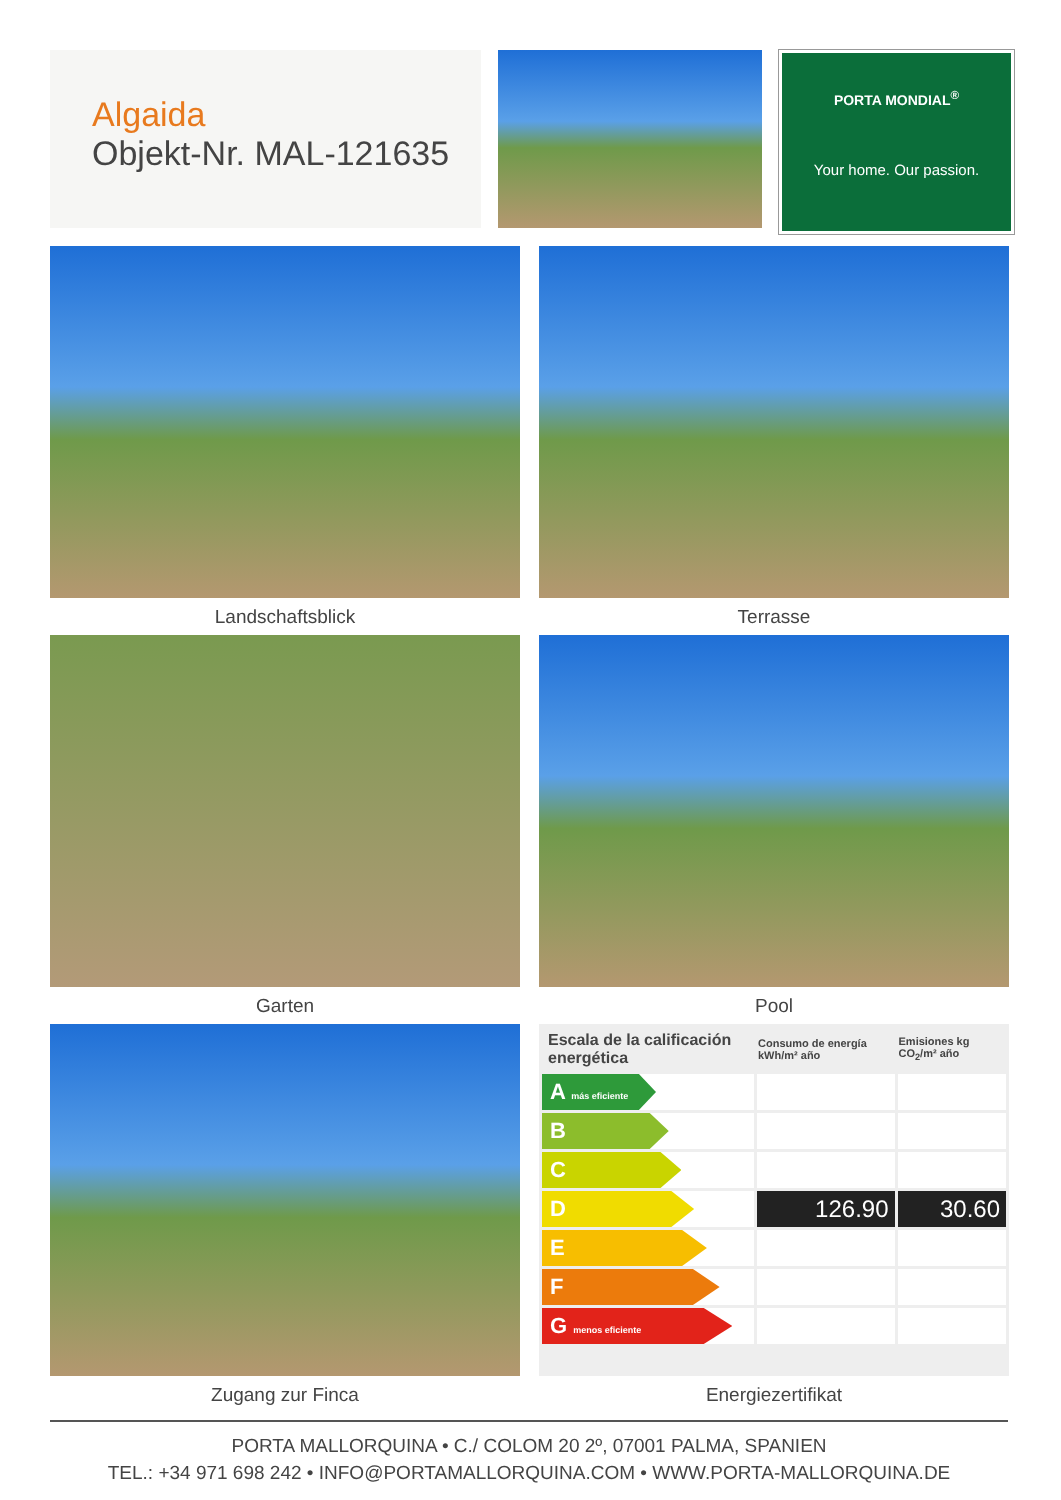Algaida
Objekt-Nr. MAL-121635
PORTA MONDIAL<sup>®</sup>
Your home. Our passion.
Landschaftsblick
Terrasse
Garten
Pool
Zugang zur Finca
| Escala de la calificación energética | Consumo de energía kWh/m² año | Emisiones kg CO<sub>2</sub>/m² año |
| --- | --- | --- |
| A más eficiente | | |
| B | | |
| C | | |
| D | 126.90 | 30.60 |
| E | | |
| F | | |
| G menos eficiente | | |
Energiezertifikat
PORTA MALLORQUINA • C./ COLOM 20 2º, 07001 PALMA, SPANIEN
TEL.: +34 971 698 242 • INFO@PORTAMALLORQUINA.COM • WWW.PORTA-MALLORQUINA.DE